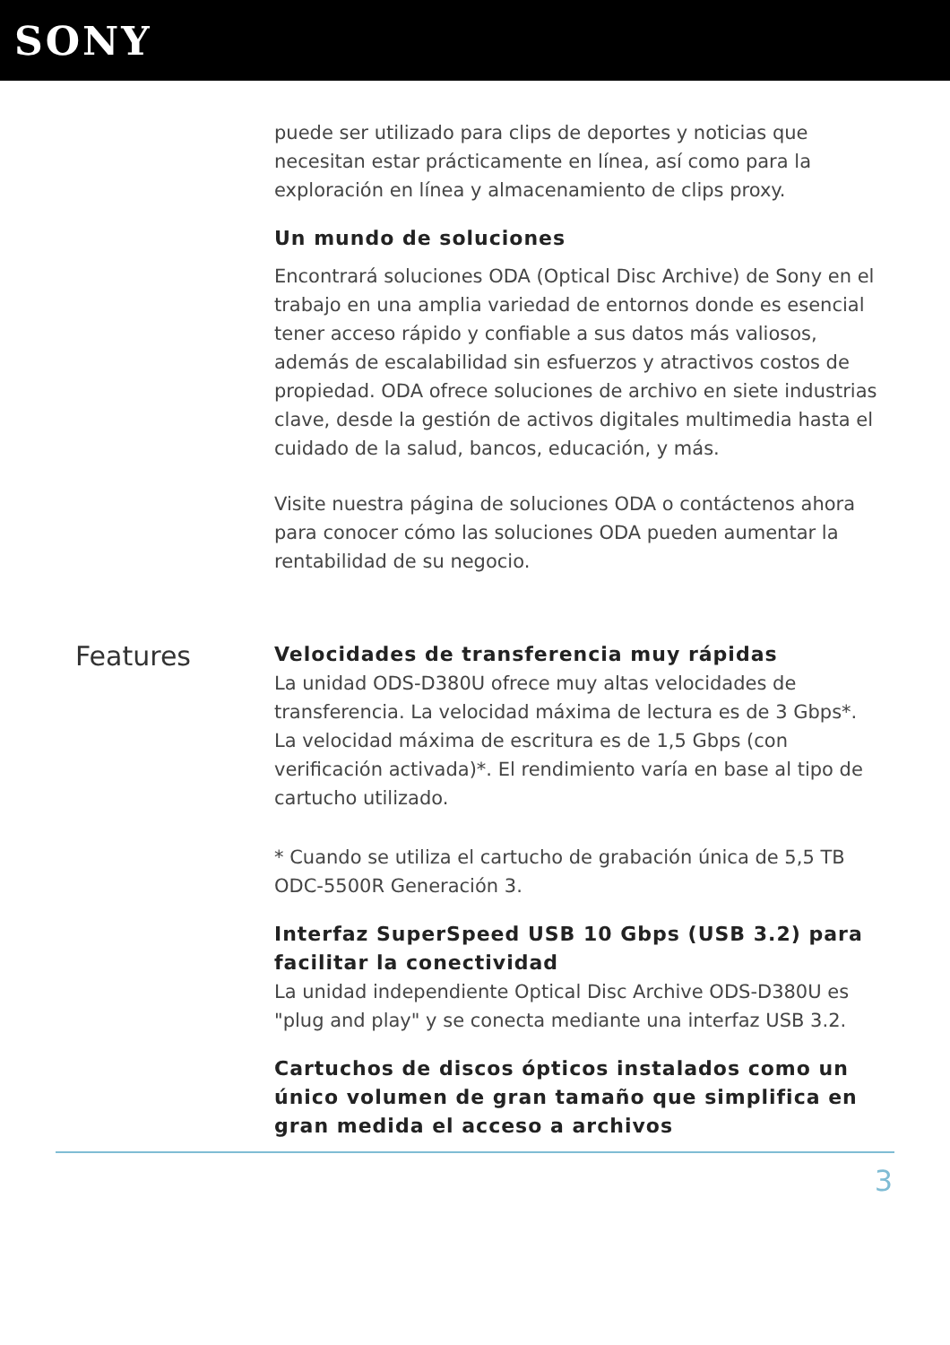SONY
puede ser utilizado para clips de deportes y noticias que necesitan estar prácticamente en línea, así como para la exploración en línea y almacenamiento de clips proxy.
Un mundo de soluciones
Encontrará soluciones ODA (Optical Disc Archive) de Sony en el trabajo en una amplia variedad de entornos donde es esencial tener acceso rápido y confiable a sus datos más valiosos, además de escalabilidad sin esfuerzos y atractivos costos de propiedad. ODA ofrece soluciones de archivo en siete industrias clave, desde la gestión de activos digitales multimedia hasta el cuidado de la salud, bancos, educación, y más.
Visite nuestra página de soluciones ODA o contáctenos ahora para conocer cómo las soluciones ODA pueden aumentar la rentabilidad de su negocio.
Features
Velocidades de transferencia muy rápidas
La unidad ODS-D380U ofrece muy altas velocidades de transferencia. La velocidad máxima de lectura es de 3 Gbps*. La velocidad máxima de escritura es de 1,5 Gbps (con verificación activada)*. El rendimiento varía en base al tipo de cartucho utilizado.
* Cuando se utiliza el cartucho de grabación única de 5,5 TB ODC-5500R Generación 3.
Interfaz SuperSpeed USB 10 Gbps (USB 3.2) para facilitar la conectividad
La unidad independiente Optical Disc Archive ODS-D380U es "plug and play" y se conecta mediante una interfaz USB 3.2.
Cartuchos de discos ópticos instalados como un único volumen de gran tamaño que simplifica en gran medida el acceso a archivos
3